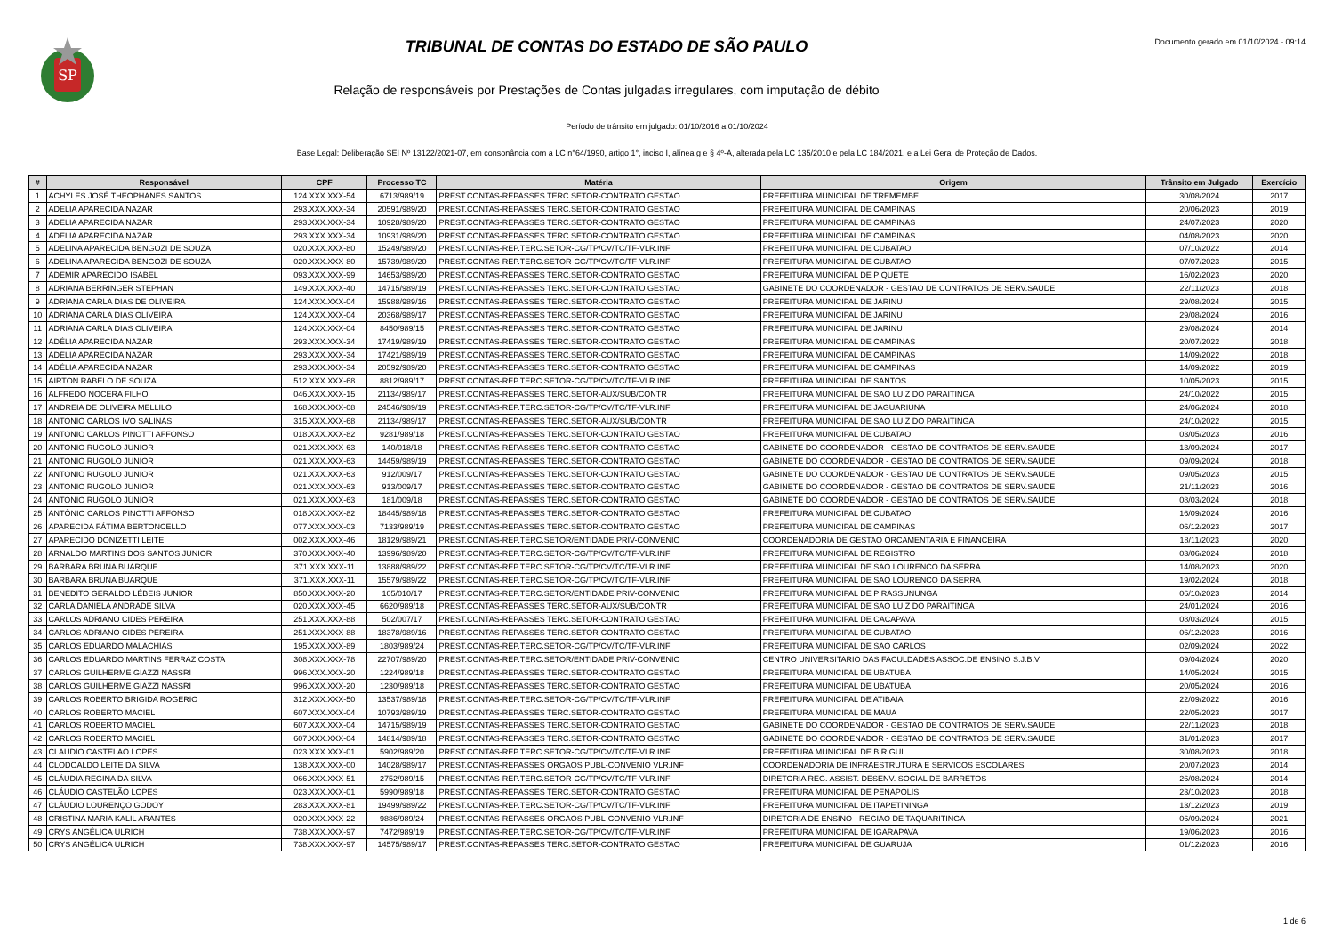SP
TRIBUNAL DE CONTAS DO ESTADO DE SÃO PAULO
Relação de responsáveis por Prestações de Contas julgadas irregulares, com imputação de débito
Documento gerado em 01/10/2024 - 09:14
Período de trânsito em julgado: 01/10/2016 a 01/10/2024
Base Legal: Deliberação SEI Nº 13122/2021-07, em consonância com a LC n°64/1990, artigo 1°, inciso I, alínea g e § 4º-A, alterada pela LC 135/2010 e pela LC 184/2021, e a Lei Geral de Proteção de Dados.
| # | Responsável | CPF | Processo TC | Matéria | Origem | Trânsito em Julgado | Exercício |
| --- | --- | --- | --- | --- | --- | --- | --- |
| 1 | ACHYLES JOSÉ THEOPHANES SANTOS | 124.XXX.XXX-54 | 6713/989/19 | PREST.CONTAS-REPASSES TERC.SETOR-CONTRATO GESTAO | PREFEITURA MUNICIPAL DE TREMEMBE | 30/08/2024 | 2017 |
| 2 | ADELIA APARECIDA NAZAR | 293.XXX.XXX-34 | 20591/989/20 | PREST.CONTAS-REPASSES TERC.SETOR-CONTRATO GESTAO | PREFEITURA MUNICIPAL DE CAMPINAS | 20/06/2023 | 2019 |
| 3 | ADELIA APARECIDA NAZAR | 293.XXX.XXX-34 | 10928/989/20 | PREST.CONTAS-REPASSES TERC.SETOR-CONTRATO GESTAO | PREFEITURA MUNICIPAL DE CAMPINAS | 24/07/2023 | 2020 |
| 4 | ADELIA APARECIDA NAZAR | 293.XXX.XXX-34 | 10931/989/20 | PREST.CONTAS-REPASSES TERC.SETOR-CONTRATO GESTAO | PREFEITURA MUNICIPAL DE CAMPINAS | 04/08/2023 | 2020 |
| 5 | ADELINA APARECIDA BENGOZI DE SOUZA | 020.XXX.XXX-80 | 15249/989/20 | PREST.CONTAS-REP.TERC.SETOR-CG/TP/CV/TC/TF-VLR.INF | PREFEITURA MUNICIPAL DE CUBATAO | 07/10/2022 | 2014 |
| 6 | ADELINA APARECIDA BENGOZI DE SOUZA | 020.XXX.XXX-80 | 15739/989/20 | PREST.CONTAS-REP.TERC.SETOR-CG/TP/CV/TC/TF-VLR.INF | PREFEITURA MUNICIPAL DE CUBATAO | 07/07/2023 | 2015 |
| 7 | ADEMIR APARECIDO ISABEL | 093.XXX.XXX-99 | 14653/989/20 | PREST.CONTAS-REPASSES TERC.SETOR-CONTRATO GESTAO | PREFEITURA MUNICIPAL DE PIQUETE | 16/02/2023 | 2020 |
| 8 | ADRIANA BERRINGER STEPHAN | 149.XXX.XXX-40 | 14715/989/19 | PREST.CONTAS-REPASSES TERC.SETOR-CONTRATO GESTAO | GABINETE DO COORDENADOR - GESTAO DE CONTRATOS DE SERV.SAUDE | 22/11/2023 | 2018 |
| 9 | ADRIANA CARLA DIAS DE OLIVEIRA | 124.XXX.XXX-04 | 15988/989/16 | PREST.CONTAS-REPASSES TERC.SETOR-CONTRATO GESTAO | PREFEITURA MUNICIPAL DE JARINU | 29/08/2024 | 2015 |
| 10 | ADRIANA CARLA DIAS OLIVEIRA | 124.XXX.XXX-04 | 20368/989/17 | PREST.CONTAS-REPASSES TERC.SETOR-CONTRATO GESTAO | PREFEITURA MUNICIPAL DE JARINU | 29/08/2024 | 2016 |
| 11 | ADRIANA CARLA DIAS OLIVEIRA | 124.XXX.XXX-04 | 8450/989/15 | PREST.CONTAS-REPASSES TERC.SETOR-CONTRATO GESTAO | PREFEITURA MUNICIPAL DE JARINU | 29/08/2024 | 2014 |
| 12 | ADÉLIA APARECIDA NAZAR | 293.XXX.XXX-34 | 17419/989/19 | PREST.CONTAS-REPASSES TERC.SETOR-CONTRATO GESTAO | PREFEITURA MUNICIPAL DE CAMPINAS | 20/07/2022 | 2018 |
| 13 | ADÉLIA APARECIDA NAZAR | 293.XXX.XXX-34 | 17421/989/19 | PREST.CONTAS-REPASSES TERC.SETOR-CONTRATO GESTAO | PREFEITURA MUNICIPAL DE CAMPINAS | 14/09/2022 | 2018 |
| 14 | ADÉLIA APARECIDA NAZAR | 293.XXX.XXX-34 | 20592/989/20 | PREST.CONTAS-REPASSES TERC.SETOR-CONTRATO GESTAO | PREFEITURA MUNICIPAL DE CAMPINAS | 14/09/2022 | 2019 |
| 15 | AIRTON RABELO DE SOUZA | 512.XXX.XXX-68 | 8812/989/17 | PREST.CONTAS-REP.TERC.SETOR-CG/TP/CV/TC/TF-VLR.INF | PREFEITURA MUNICIPAL DE SANTOS | 10/05/2023 | 2015 |
| 16 | ALFREDO NOCERA FILHO | 046.XXX.XXX-15 | 21134/989/17 | PREST.CONTAS-REPASSES TERC.SETOR-AUX/SUB/CONTR | PREFEITURA MUNICIPAL DE SAO LUIZ DO PARAITINGA | 24/10/2022 | 2015 |
| 17 | ANDREIA DE OLIVEIRA MELLILO | 168.XXX.XXX-08 | 24546/989/19 | PREST.CONTAS-REP.TERC.SETOR-CG/TP/CV/TC/TF-VLR.INF | PREFEITURA MUNICIPAL DE JAGUARIUNA | 24/06/2024 | 2018 |
| 18 | ANTONIO CARLOS IVO SALINAS | 315.XXX.XXX-68 | 21134/989/17 | PREST.CONTAS-REPASSES TERC.SETOR-AUX/SUB/CONTR | PREFEITURA MUNICIPAL DE SAO LUIZ DO PARAITINGA | 24/10/2022 | 2015 |
| 19 | ANTONIO CARLOS PINOTTI AFFONSO | 018.XXX.XXX-82 | 9281/989/18 | PREST.CONTAS-REPASSES TERC.SETOR-CONTRATO GESTAO | PREFEITURA MUNICIPAL DE CUBATAO | 03/05/2023 | 2016 |
| 20 | ANTONIO RUGOLO JUNIOR | 021.XXX.XXX-63 | 140/018/18 | PREST.CONTAS-REPASSES TERC.SETOR-CONTRATO GESTAO | GABINETE DO COORDENADOR - GESTAO DE CONTRATOS DE SERV.SAUDE | 13/09/2024 | 2017 |
| 21 | ANTONIO RUGOLO JUNIOR | 021.XXX.XXX-63 | 14459/989/19 | PREST.CONTAS-REPASSES TERC.SETOR-CONTRATO GESTAO | GABINETE DO COORDENADOR - GESTAO DE CONTRATOS DE SERV.SAUDE | 09/09/2024 | 2018 |
| 22 | ANTONIO RUGOLO JUNIOR | 021.XXX.XXX-63 | 912/009/17 | PREST.CONTAS-REPASSES TERC.SETOR-CONTRATO GESTAO | GABINETE DO COORDENADOR - GESTAO DE CONTRATOS DE SERV.SAUDE | 09/05/2023 | 2015 |
| 23 | ANTONIO RUGOLO JUNIOR | 021.XXX.XXX-63 | 913/009/17 | PREST.CONTAS-REPASSES TERC.SETOR-CONTRATO GESTAO | GABINETE DO COORDENADOR - GESTAO DE CONTRATOS DE SERV.SAUDE | 21/11/2023 | 2016 |
| 24 | ANTONIO RUGOLO JÚNIOR | 021.XXX.XXX-63 | 181/009/18 | PREST.CONTAS-REPASSES TERC.SETOR-CONTRATO GESTAO | GABINETE DO COORDENADOR - GESTAO DE CONTRATOS DE SERV.SAUDE | 08/03/2024 | 2018 |
| 25 | ANTÔNIO CARLOS PINOTTI AFFONSO | 018.XXX.XXX-82 | 18445/989/18 | PREST.CONTAS-REPASSES TERC.SETOR-CONTRATO GESTAO | PREFEITURA MUNICIPAL DE CUBATAO | 16/09/2024 | 2016 |
| 26 | APARECIDA FÁTIMA BERTONCELLO | 077.XXX.XXX-03 | 7133/989/19 | PREST.CONTAS-REPASSES TERC.SETOR-CONTRATO GESTAO | PREFEITURA MUNICIPAL DE CAMPINAS | 06/12/2023 | 2017 |
| 27 | APARECIDO DONIZETTI LEITE | 002.XXX.XXX-46 | 18129/989/21 | PREST.CONTAS-REP.TERC.SETOR/ENTIDADE PRIV-CONVENIO | COORDENADORIA DE GESTAO ORCAMENTARIA E FINANCEIRA | 18/11/2023 | 2020 |
| 28 | ARNALDO MARTINS DOS SANTOS JUNIOR | 370.XXX.XXX-40 | 13996/989/20 | PREST.CONTAS-REP.TERC.SETOR-CG/TP/CV/TC/TF-VLR.INF | PREFEITURA MUNICIPAL DE REGISTRO | 03/06/2024 | 2018 |
| 29 | BARBARA BRUNA BUARQUE | 371.XXX.XXX-11 | 13888/989/22 | PREST.CONTAS-REP.TERC.SETOR-CG/TP/CV/TC/TF-VLR.INF | PREFEITURA MUNICIPAL DE SAO LOURENCO DA SERRA | 14/08/2023 | 2020 |
| 30 | BARBARA BRUNA BUARQUE | 371.XXX.XXX-11 | 15579/989/22 | PREST.CONTAS-REP.TERC.SETOR-CG/TP/CV/TC/TF-VLR.INF | PREFEITURA MUNICIPAL DE SAO LOURENCO DA SERRA | 19/02/2024 | 2018 |
| 31 | BENEDITO GERALDO LÉBEIS JUNIOR | 850.XXX.XXX-20 | 105/010/17 | PREST.CONTAS-REP.TERC.SETOR/ENTIDADE PRIV-CONVENIO | PREFEITURA MUNICIPAL DE PIRASSUNUNGA | 06/10/2023 | 2014 |
| 32 | CARLA DANIELA ANDRADE SILVA | 020.XXX.XXX-45 | 6620/989/18 | PREST.CONTAS-REPASSES TERC.SETOR-AUX/SUB/CONTR | PREFEITURA MUNICIPAL DE SAO LUIZ DO PARAITINGA | 24/01/2024 | 2016 |
| 33 | CARLOS ADRIANO CIDES PEREIRA | 251.XXX.XXX-88 | 502/007/17 | PREST.CONTAS-REPASSES TERC.SETOR-CONTRATO GESTAO | PREFEITURA MUNICIPAL DE CACAPAVA | 08/03/2024 | 2015 |
| 34 | CARLOS ADRIANO CIDES PEREIRA | 251.XXX.XXX-88 | 18378/989/16 | PREST.CONTAS-REPASSES TERC.SETOR-CONTRATO GESTAO | PREFEITURA MUNICIPAL DE CUBATAO | 06/12/2023 | 2016 |
| 35 | CARLOS EDUARDO MALACHIAS | 195.XXX.XXX-89 | 1803/989/24 | PREST.CONTAS-REP.TERC.SETOR-CG/TP/CV/TC/TF-VLR.INF | PREFEITURA MUNICIPAL DE SAO CARLOS | 02/09/2024 | 2022 |
| 36 | CARLOS EDUARDO MARTINS FERRAZ COSTA | 308.XXX.XXX-78 | 22707/989/20 | PREST.CONTAS-REP.TERC.SETOR/ENTIDADE PRIV-CONVENIO | CENTRO UNIVERSITARIO DAS FACULDADES ASSOC.DE ENSINO S.J.B.V | 09/04/2024 | 2020 |
| 37 | CARLOS GUILHERME GIAZZI NASSRI | 996.XXX.XXX-20 | 1224/989/18 | PREST.CONTAS-REPASSES TERC.SETOR-CONTRATO GESTAO | PREFEITURA MUNICIPAL DE UBATUBA | 14/05/2024 | 2015 |
| 38 | CARLOS GUILHERME GIAZZI NASSRI | 996.XXX.XXX-20 | 1230/989/18 | PREST.CONTAS-REPASSES TERC.SETOR-CONTRATO GESTAO | PREFEITURA MUNICIPAL DE UBATUBA | 20/05/2024 | 2016 |
| 39 | CARLOS ROBERTO BRIGIDA ROGERIO | 312.XXX.XXX-50 | 13537/989/18 | PREST.CONTAS-REP.TERC.SETOR-CG/TP/CV/TC/TF-VLR.INF | PREFEITURA MUNICIPAL DE ATIBAIA | 22/09/2022 | 2016 |
| 40 | CARLOS ROBERTO MACIEL | 607.XXX.XXX-04 | 10793/989/19 | PREST.CONTAS-REPASSES TERC.SETOR-CONTRATO GESTAO | PREFEITURA MUNICIPAL DE MAUA | 22/05/2023 | 2017 |
| 41 | CARLOS ROBERTO MACIEL | 607.XXX.XXX-04 | 14715/989/19 | PREST.CONTAS-REPASSES TERC.SETOR-CONTRATO GESTAO | GABINETE DO COORDENADOR - GESTAO DE CONTRATOS DE SERV.SAUDE | 22/11/2023 | 2018 |
| 42 | CARLOS ROBERTO MACIEL | 607.XXX.XXX-04 | 14814/989/18 | PREST.CONTAS-REPASSES TERC.SETOR-CONTRATO GESTAO | GABINETE DO COORDENADOR - GESTAO DE CONTRATOS DE SERV.SAUDE | 31/01/2023 | 2017 |
| 43 | CLAUDIO CASTELAO LOPES | 023.XXX.XXX-01 | 5902/989/20 | PREST.CONTAS-REP.TERC.SETOR-CG/TP/CV/TC/TF-VLR.INF | PREFEITURA MUNICIPAL DE BIRIGUI | 30/08/2023 | 2018 |
| 44 | CLODOALDO LEITE DA SILVA | 138.XXX.XXX-00 | 14028/989/17 | PREST.CONTAS-REPASSES ORGAOS PUBL-CONVENIO VLR.INF | COORDENADORIA DE INFRAESTRUTURA E SERVICOS ESCOLARES | 20/07/2023 | 2014 |
| 45 | CLÁUDIA REGINA DA SILVA | 066.XXX.XXX-51 | 2752/989/15 | PREST.CONTAS-REP.TERC.SETOR-CG/TP/CV/TC/TF-VLR.INF | DIRETORIA REG. ASSIST. DESENV. SOCIAL DE BARRETOS | 26/08/2024 | 2014 |
| 46 | CLÁUDIO CASTELÃO LOPES | 023.XXX.XXX-01 | 5990/989/18 | PREST.CONTAS-REPASSES TERC.SETOR-CONTRATO GESTAO | PREFEITURA MUNICIPAL DE PENAPOLIS | 23/10/2023 | 2018 |
| 47 | CLÁUDIO LOURENÇO GODOY | 283.XXX.XXX-81 | 19499/989/22 | PREST.CONTAS-REP.TERC.SETOR-CG/TP/CV/TC/TF-VLR.INF | PREFEITURA MUNICIPAL DE ITAPETININGA | 13/12/2023 | 2019 |
| 48 | CRISTINA MARIA KALIL ARANTES | 020.XXX.XXX-22 | 9886/989/24 | PREST.CONTAS-REPASSES ORGAOS PUBL-CONVENIO VLR.INF | DIRETORIA DE ENSINO - REGIAO DE TAQUARITINGA | 06/09/2024 | 2021 |
| 49 | CRYS ANGÉLICA ULRICH | 738.XXX.XXX-97 | 7472/989/19 | PREST.CONTAS-REP.TERC.SETOR-CG/TP/CV/TC/TF-VLR.INF | PREFEITURA MUNICIPAL DE IGARAPAVA | 19/06/2023 | 2016 |
| 50 | CRYS ANGÉLICA ULRICH | 738.XXX.XXX-97 | 14575/989/17 | PREST.CONTAS-REPASSES TERC.SETOR-CONTRATO GESTAO | PREFEITURA MUNICIPAL DE GUARUJA | 01/12/2023 | 2016 |
1 de 6